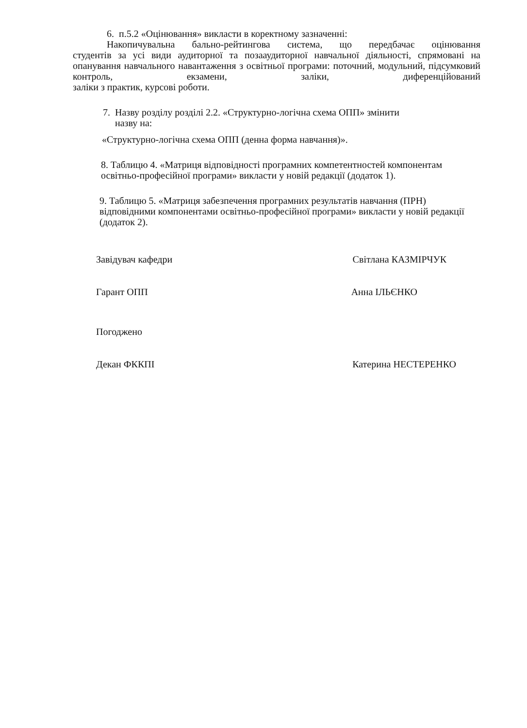6. п.5.2 «Оцінювання» викласти в коректному зазначенні:
Накопичувальна бально-рейтингова система, що передбачає оцінювання
студентів за усі види аудиторної та позааудиторної навчальної діяльності, спрямовані на опанування навчального навантаження з освітньої програми: поточний, модульний, підсумковий контроль, екзамени, заліки, диференційований
заліки з практик, курсові роботи.
7. Назву розділу розділі 2.2. «Структурно-логічна схема ОПП» змінити
назву на:
«Структурно-логічна схема ОПП (денна форма навчання)».
8. Таблицю 4. «Матриця відповідності програмних компетентностей компонентам освітньо-професійної програми» викласти у новій редакції (додаток 1).
9. Таблицю 5. «Матриця забезпечення програмних результатів навчання (ПРН) відповідними компонентами освітньо-професійної програми» викласти у новій редакції (додаток 2).
Завідувач кафедри Світлана КАЗМІРЧУК
Гарант ОПП Анна ІЛЬЄНКО
Погоджено
Декан ФККПІ Катерина НЕСТЕРЕНКО